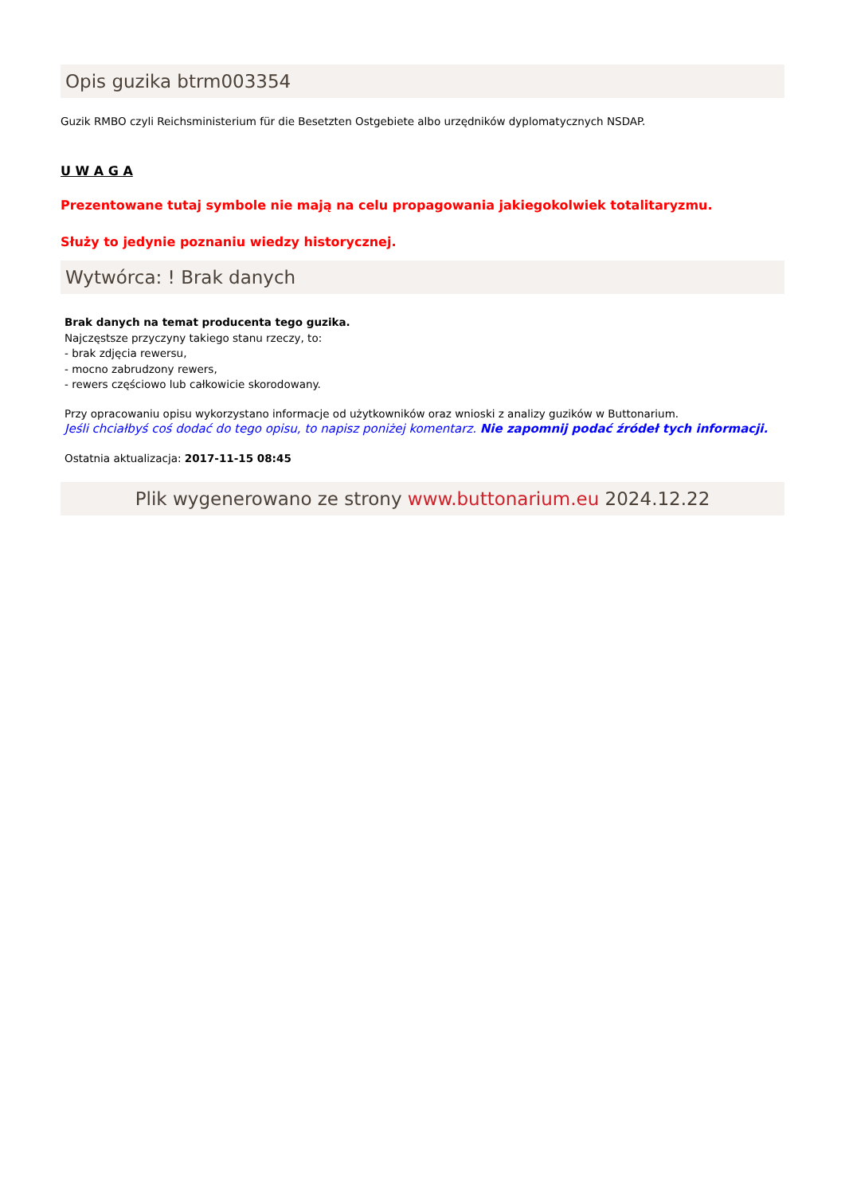Opis guzika btrm003354
Guzik RMBO czyli Reichsministerium für die Besetzten Ostgebiete albo urzędników dyplomatycznych NSDAP.
U W A G A
Prezentowane tutaj symbole nie mają na celu propagowania jakiegokolwiek totalitaryzmu.
Służy to jedynie poznaniu wiedzy historycznej.
Wytwórca: ! Brak danych
Brak danych na temat producenta tego guzika.
Najczęstsze przyczyny takiego stanu rzeczy, to:
- brak zdjęcia rewersu,
- mocno zabrudzony rewers,
- rewers częściowo lub całkowicie skorodowany.
Przy opracowaniu opisu wykorzystano informacje od użytkowników oraz wnioski z analizy guzików w Buttonarium.
Jeśli chciałbyś coś dodać do tego opisu, to napisz poniżej komentarz. Nie zapomnij podać źródeł tych informacji.
Ostatnia aktualizacja: 2017-11-15 08:45
Plik wygenerowano ze strony www.buttonarium.eu 2024.12.22